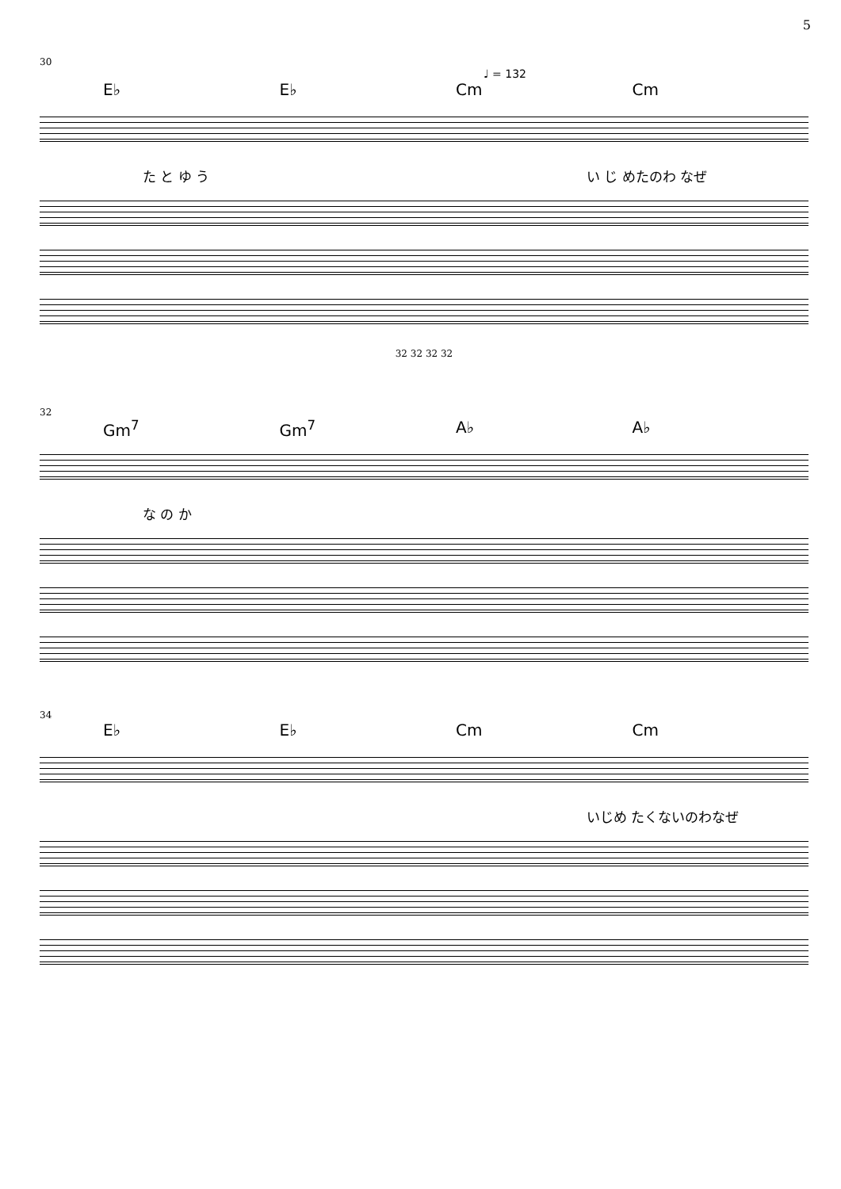5
30
♩ = 132
E♭ E♭ Cm Cm
た と ゆ う い じ めたのわ なぜ
32 32 32 32
32
Gm<sup>7</sup> Gm<sup>7</sup> A♭ A♭
な の か
34
E♭ E♭ Cm Cm
いじめ たくないのわなぜ